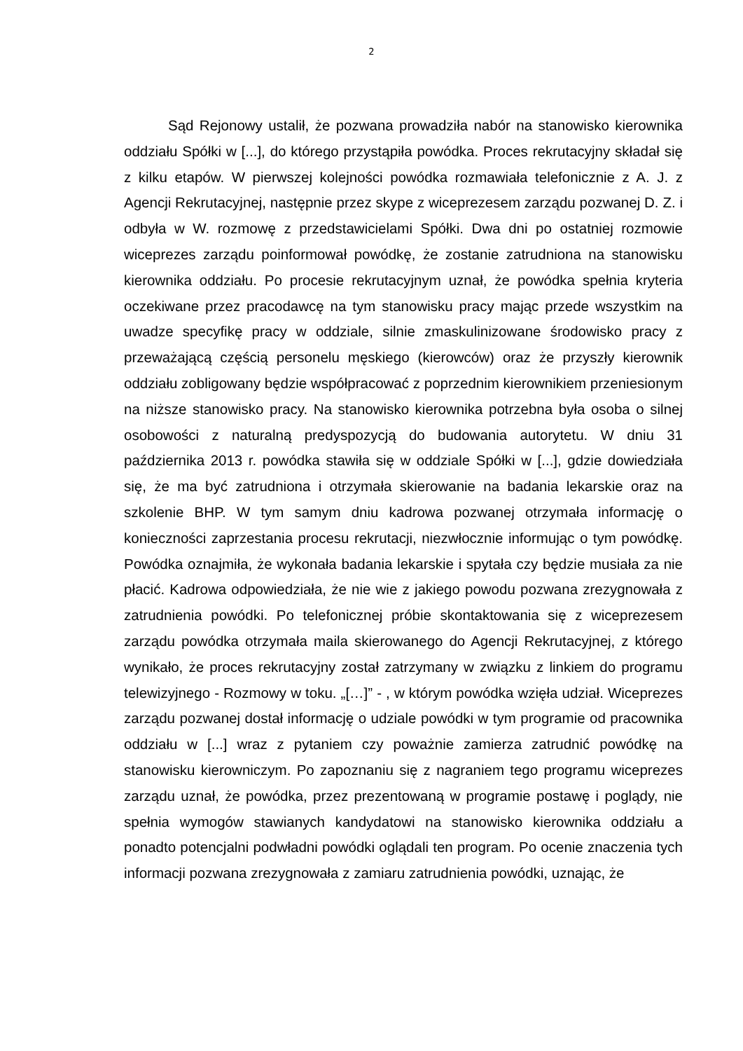2
Sąd Rejonowy ustalił, że pozwana prowadziła nabór na stanowisko kierownika oddziału Spółki w [...], do którego przystąpiła powódka. Proces rekrutacyjny składał się z kilku etapów. W pierwszej kolejności powódka rozmawiała telefonicznie z A. J. z Agencji Rekrutacyjnej, następnie przez skype z wiceprezesem zarządu pozwanej D. Z. i odbyła w W. rozmowę z przedstawicielami Spółki. Dwa dni po ostatniej rozmowie wiceprezes zarządu poinformował powódkę, że zostanie zatrudniona na stanowisku kierownika oddziału. Po procesie rekrutacyjnym uznał, że powódka spełnia kryteria oczekiwane przez pracodawcę na tym stanowisku pracy mając przede wszystkim na uwadze specyfikę pracy w oddziale, silnie zmaskulinizowane środowisko pracy z przeważającą częścią personelu męskiego (kierowców) oraz że przyszły kierownik oddziału zobligowany będzie współpracować z poprzednim kierownikiem przeniesionym na niższe stanowisko pracy. Na stanowisko kierownika potrzebna była osoba o silnej osobowości z naturalną predyspozycją do budowania autorytetu. W dniu 31 października 2013 r. powódka stawiła się w oddziale Spółki w [...], gdzie dowiedziała się, że ma być zatrudniona i otrzymała skierowanie na badania lekarskie oraz na szkolenie BHP. W tym samym dniu kadrowa pozwanej otrzymała informację o konieczności zaprzestania procesu rekrutacji, niezwłocznie informując o tym powódkę. Powódka oznajmiła, że wykonała badania lekarskie i spytała czy będzie musiała za nie płacić. Kadrowa odpowiedziała, że nie wie z jakiego powodu pozwana zrezygnowała z zatrudnienia powódki. Po telefonicznej próbie skontaktowania się z wiceprezesem zarządu powódka otrzymała maila skierowanego do Agencji Rekrutacyjnej, z którego wynikało, że proces rekrutacyjny został zatrzymany w związku z linkiem do programu telewizyjnego - Rozmowy w toku. „[…]” - , w którym powódka wzięła udział. Wiceprezes zarządu pozwanej dostał informację o udziale powódki w tym programie od pracownika oddziału w [...] wraz z pytaniem czy poważnie zamierza zatrudnić powódkę na stanowisku kierowniczym. Po zapoznaniu się z nagraniem tego programu wiceprezes zarządu uznał, że powódka, przez prezentowaną w programie postawę i poglądy, nie spełnia wymogów stawianych kandydatowi na stanowisko kierownika oddziału a ponadto potencjalni podwładni powódki oglądali ten program. Po ocenie znaczenia tych informacji pozwana zrezygnowała z zamiaru zatrudnienia powódki, uznając, że